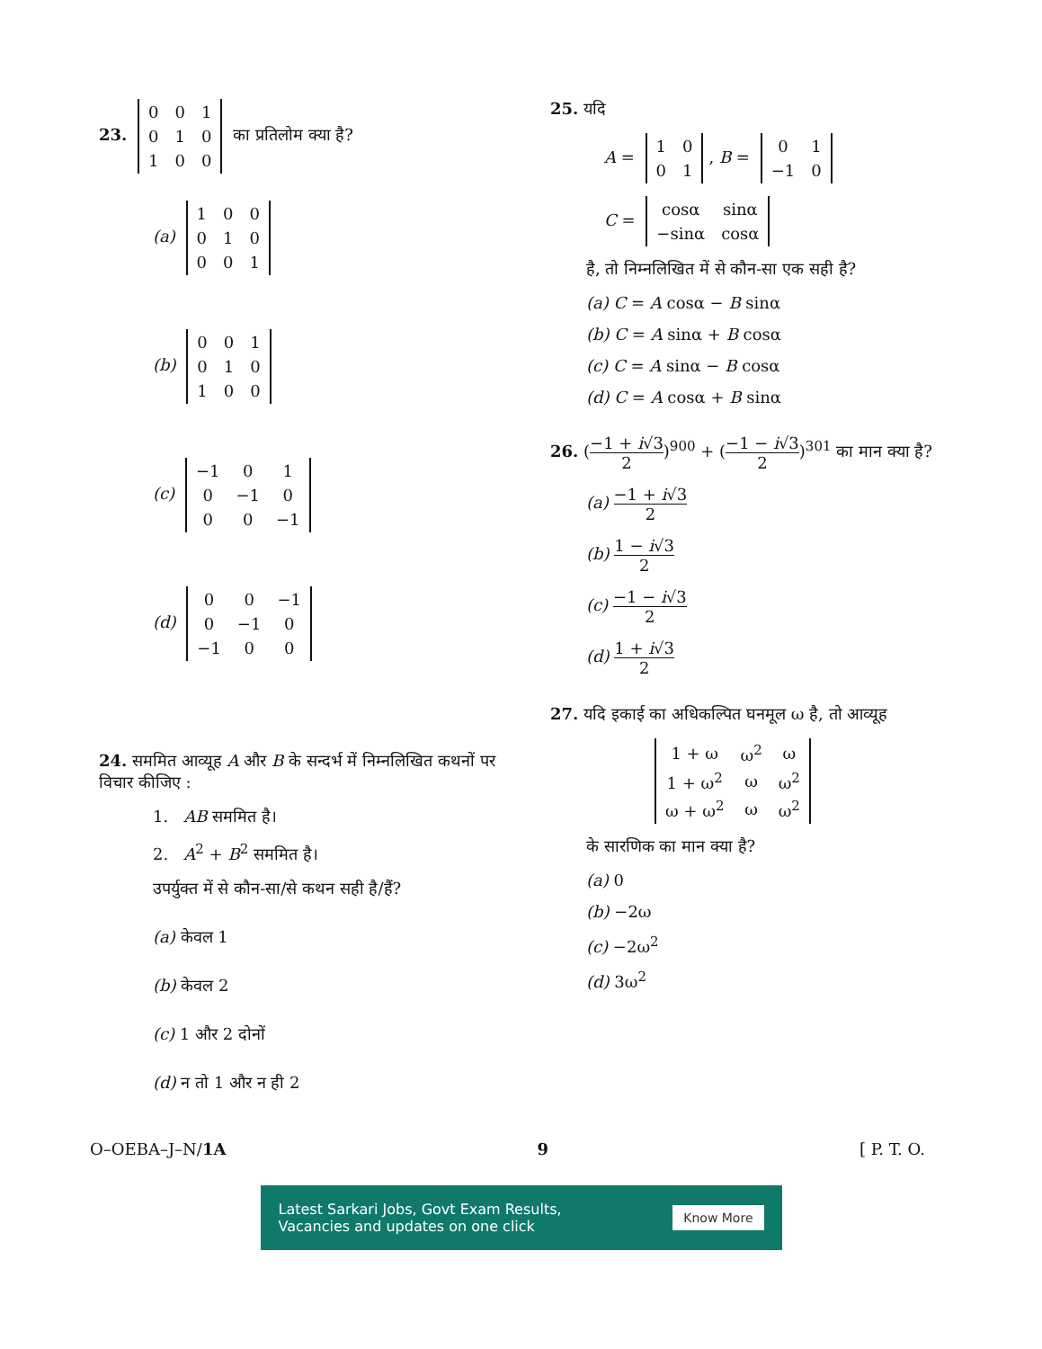23.
| 0 | 0 | 1 |
| 0 | 1 | 0 |
| 1 | 0 | 0 |
का प्रतिलोम क्या है?
(a)
| 1 | 0 | 0 |
| 0 | 1 | 0 |
| 0 | 0 | 1 |
(b)
| 0 | 0 | 1 |
| 0 | 1 | 0 |
| 1 | 0 | 0 |
(c)
| −1 | 0 | 1 |
| 0 | −1 | 0 |
| 0 | 0 | −1 |
(d)
| 0 | 0 | −1 |
| 0 | −1 | 0 |
| −1 | 0 | 0 |
24. सममित आव्यूह A और B के सन्दर्भ में निम्नलिखित कथनों पर विचार कीजिए :
1. AB सममित है।
2. A<sup>2</sup> + B<sup>2</sup> सममित है।
उपर्युक्त में से कौन-सा/से कथन सही है/हैं?
(a) केवल 1
(b) केवल 2
(c) 1 और 2 दोनों
(d) न तो 1 और न ही 2
25. यदि
A =
| 1 | 0 |
| 0 | 1 |
, B =
| 0 | 1 |
| −1 | 0 |
C =
| cosα | sinα |
| −sinα | cosα |
है, तो निम्नलिखित में से कौन-सा एक सही है?
(a) C = A cosα − B sinα
(b) C = A sinα + B cosα
(c) C = A sinα − B cosα
(d) C = A cosα + B sinα
26. (−1 + i√3 2)<sup>900</sup> + (−1 − i√3 2)<sup>301</sup> का मान क्या है?
(a) −1 + i√3 2
(b) 1 − i√3 2
(c) −1 − i√3 2
(d) 1 + i√3 2
27. यदि इकाई का अधिकल्पित घनमूल ω है, तो आव्यूह
| 1 + ω | ω<sup>2</sup> | ω |
| 1 + ω<sup>2</sup> | ω | ω<sup>2</sup> |
| ω + ω<sup>2</sup> | ω | ω<sup>2</sup> |
के सारणिक का मान क्या है?
(a) 0
(b) −2ω
(c) −2ω<sup>2</sup>
(d) 3ω<sup>2</sup>
O–OEBA–J–N/1A 9 [ P. T. O.
Latest Sarkari Jobs, Govt Exam Results,
Vacancies and updates on one click Know More